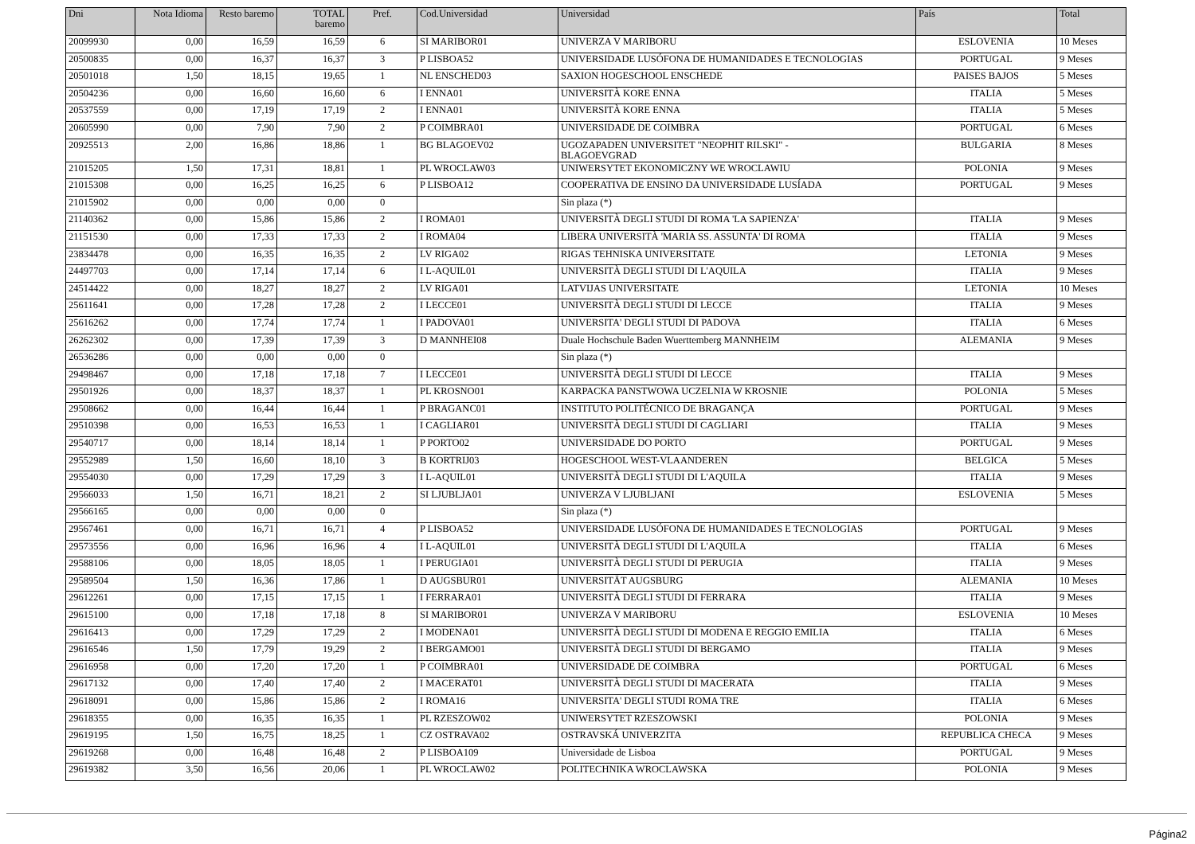| Dni | Nota Idioma | Resto baremo | TOTAL baremo | Pref. | Cod.Universidad | Universidad | País | Total |
| --- | --- | --- | --- | --- | --- | --- | --- | --- |
| 20099930 | 0,00 | 16,59 | 16,59 | 6 | SI MARIBOR01 | UNIVERZA V MARIBORU | ESLOVENIA | 10 Meses |
| 20500835 | 0,00 | 16,37 | 16,37 | 3 | P LISBOA52 | UNIVERSIDADE LUSÓFONA DE HUMANIDADES E TECNOLOGIAS | PORTUGAL | 9 Meses |
| 20501018 | 1,50 | 18,15 | 19,65 | 1 | NL ENSCHED03 | SAXION HOGESCHOOL ENSCHEDE | PAISES BAJOS | 5 Meses |
| 20504236 | 0,00 | 16,60 | 16,60 | 6 | I ENNA01 | UNIVERSITÀ KORE ENNA | ITALIA | 5 Meses |
| 20537559 | 0,00 | 17,19 | 17,19 | 2 | I ENNA01 | UNIVERSITÀ KORE ENNA | ITALIA | 5 Meses |
| 20605990 | 0,00 | 7,90 | 7,90 | 2 | P COIMBRA01 | UNIVERSIDADE DE COIMBRA | PORTUGAL | 6 Meses |
| 20925513 | 2,00 | 16,86 | 18,86 | 1 | BG BLAGOEV02 | UGOZAPADEN UNIVERSITET "NEOPHIT RILSKI" - BLAGOEVGRAD | BULGARIA | 8 Meses |
| 21015205 | 1,50 | 17,31 | 18,81 | 1 | PL WROCLAW03 | UNIWERSYTET EKONOMICZNY WE WROCLAWIU | POLONIA | 9 Meses |
| 21015308 | 0,00 | 16,25 | 16,25 | 6 | P LISBOA12 | COOPERATIVA DE ENSINO DA UNIVERSIDADE LUSÍADA | PORTUGAL | 9 Meses |
| 21015902 | 0,00 | 0,00 | 0,00 | 0 | | Sin plaza (*) | | |
| 21140362 | 0,00 | 15,86 | 15,86 | 2 | I ROMA01 | UNIVERSITÀ DEGLI STUDI DI ROMA 'LA SAPIENZA' | ITALIA | 9 Meses |
| 21151530 | 0,00 | 17,33 | 17,33 | 2 | I ROMA04 | LIBERA UNIVERSITÀ 'MARIA SS. ASSUNTA' DI ROMA | ITALIA | 9 Meses |
| 23834478 | 0,00 | 16,35 | 16,35 | 2 | LV RIGA02 | RIGAS TEHNISKA UNIVERSITATE | LETONIA | 9 Meses |
| 24497703 | 0,00 | 17,14 | 17,14 | 6 | I L-AQUIL01 | UNIVERSITÀ DEGLI STUDI DI L'AQUILA | ITALIA | 9 Meses |
| 24514422 | 0,00 | 18,27 | 18,27 | 2 | LV RIGA01 | LATVIJAS UNIVERSITATE | LETONIA | 10 Meses |
| 25611641 | 0,00 | 17,28 | 17,28 | 2 | I LECCE01 | UNIVERSITÀ DEGLI STUDI DI LECCE | ITALIA | 9 Meses |
| 25616262 | 0,00 | 17,74 | 17,74 | 1 | I PADOVA01 | UNIVERSITA' DEGLI STUDI DI PADOVA | ITALIA | 6 Meses |
| 26262302 | 0,00 | 17,39 | 17,39 | 3 | D MANNHEI08 | Duale Hochschule Baden Wuerttemberg MANNHEIM | ALEMANIA | 9 Meses |
| 26536286 | 0,00 | 0,00 | 0,00 | 0 | | Sin plaza (*) | | |
| 29498467 | 0,00 | 17,18 | 17,18 | 7 | I LECCE01 | UNIVERSITÀ DEGLI STUDI DI LECCE | ITALIA | 9 Meses |
| 29501926 | 0,00 | 18,37 | 18,37 | 1 | PL KROSNO01 | KARPACKA PANSTWOWA UCZELNIA W KROSNIE | POLONIA | 5 Meses |
| 29508662 | 0,00 | 16,44 | 16,44 | 1 | P BRAGANC01 | INSTITUTO POLITÉCNICO DE BRAGANÇA | PORTUGAL | 9 Meses |
| 29510398 | 0,00 | 16,53 | 16,53 | 1 | I CAGLIAR01 | UNIVERSITÀ DEGLI STUDI DI CAGLIARI | ITALIA | 9 Meses |
| 29540717 | 0,00 | 18,14 | 18,14 | 1 | P PORTO02 | UNIVERSIDADE DO PORTO | PORTUGAL | 9 Meses |
| 29552989 | 1,50 | 16,60 | 18,10 | 3 | B KORTRIJ03 | HOGESCHOOL WEST-VLAANDEREN | BELGICA | 5 Meses |
| 29554030 | 0,00 | 17,29 | 17,29 | 3 | I L-AQUIL01 | UNIVERSITÀ DEGLI STUDI DI L'AQUILA | ITALIA | 9 Meses |
| 29566033 | 1,50 | 16,71 | 18,21 | 2 | SI LJUBLJA01 | UNIVERZA V LJUBLJANI | ESLOVENIA | 5 Meses |
| 29566165 | 0,00 | 0,00 | 0,00 | 0 | | Sin plaza (*) | | |
| 29567461 | 0,00 | 16,71 | 16,71 | 4 | P LISBOA52 | UNIVERSIDADE LUSÓFONA DE HUMANIDADES E TECNOLOGIAS | PORTUGAL | 9 Meses |
| 29573556 | 0,00 | 16,96 | 16,96 | 4 | I L-AQUIL01 | UNIVERSITÀ DEGLI STUDI DI L'AQUILA | ITALIA | 6 Meses |
| 29588106 | 0,00 | 18,05 | 18,05 | 1 | I PERUGIA01 | UNIVERSITÀ DEGLI STUDI DI PERUGIA | ITALIA | 9 Meses |
| 29589504 | 1,50 | 16,36 | 17,86 | 1 | D AUGSBUR01 | UNIVERSITÄT AUGSBURG | ALEMANIA | 10 Meses |
| 29612261 | 0,00 | 17,15 | 17,15 | 1 | I FERRARA01 | UNIVERSITÀ DEGLI STUDI DI FERRARA | ITALIA | 9 Meses |
| 29615100 | 0,00 | 17,18 | 17,18 | 8 | SI MARIBOR01 | UNIVERZA V MARIBORU | ESLOVENIA | 10 Meses |
| 29616413 | 0,00 | 17,29 | 17,29 | 2 | I MODENA01 | UNIVERSITÀ DEGLI STUDI DI MODENA E REGGIO EMILIA | ITALIA | 6 Meses |
| 29616546 | 1,50 | 17,79 | 19,29 | 2 | I BERGAMO01 | UNIVERSITÀ DEGLI STUDI DI BERGAMO | ITALIA | 9 Meses |
| 29616958 | 0,00 | 17,20 | 17,20 | 1 | P COIMBRA01 | UNIVERSIDADE DE COIMBRA | PORTUGAL | 6 Meses |
| 29617132 | 0,00 | 17,40 | 17,40 | 2 | I MACERAT01 | UNIVERSITÀ DEGLI STUDI DI MACERATA | ITALIA | 9 Meses |
| 29618091 | 0,00 | 15,86 | 15,86 | 2 | I ROMA16 | UNIVERSITA' DEGLI STUDI ROMA TRE | ITALIA | 6 Meses |
| 29618355 | 0,00 | 16,35 | 16,35 | 1 | PL RZESZOW02 | UNIWERSYTET RZESZOWSKI | POLONIA | 9 Meses |
| 29619195 | 1,50 | 16,75 | 18,25 | 1 | CZ OSTRAVA02 | OSTRAVSKÁ UNIVERZITA | REPUBLICA CHECA | 9 Meses |
| 29619268 | 0,00 | 16,48 | 16,48 | 2 | P LISBOA109 | Universidade de Lisboa | PORTUGAL | 9 Meses |
| 29619382 | 3,50 | 16,56 | 20,06 | 1 | PL WROCLAW02 | POLITECHNIKA WROCLAWSKA | POLONIA | 9 Meses |
Página2